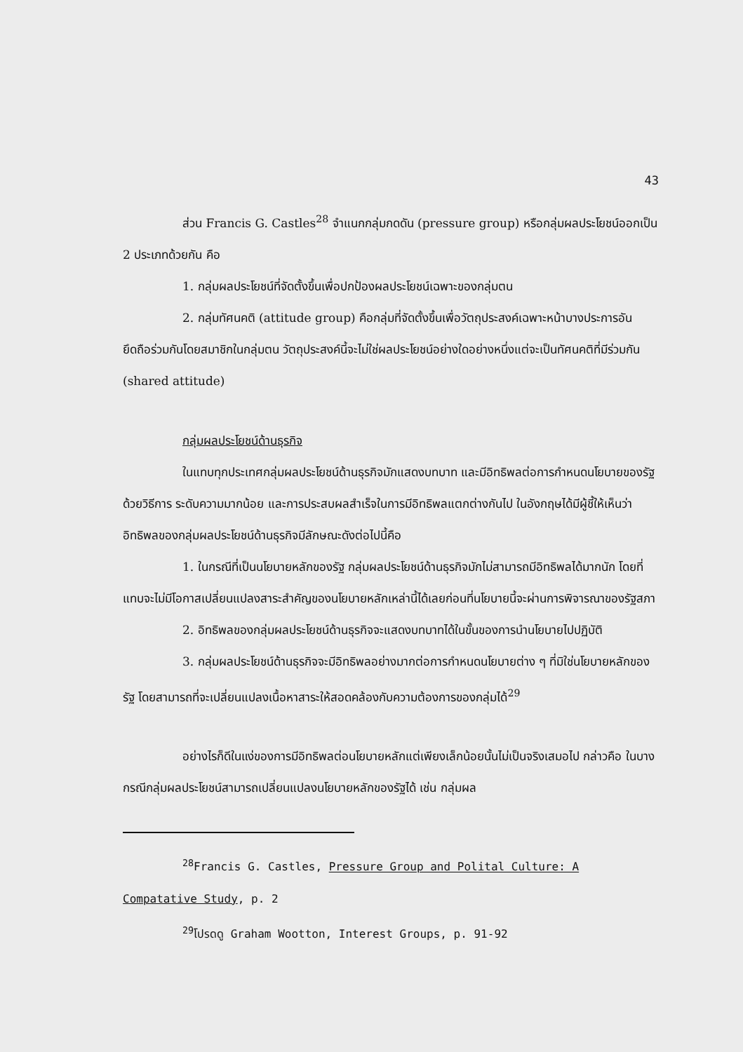43
ส่วน Francis G. Castles<sup>28</sup> จำแนกกลุ่มกดดัน (pressure group) หรือกลุ่มผลประโยชน์ออกเป็น 2 ประเภทด้วยกัน คือ
1. กลุ่มผลประโยชน์ที่จัดตั้งขึ้นเพื่อปกป้องผลประโยชน์เฉพาะของกลุ่มตน
2. กลุ่มทัศนคติ (attitude group) คือกลุ่มที่จัดตั้งขึ้นเพื่อวัตถุประสงค์เฉพาะหน้าบางประการอันยึดถือร่วมกันโดยสมาชิกในกลุ่มตน วัตถุประสงค์นี้จะไม่ใช่ผลประโยชน์อย่างใดอย่างหนึ่งแต่จะเป็นทัศนคติที่มีร่วมกัน (shared attitude)
กลุ่มผลประโยชน์ด้านธุรกิจ
ในแทบทุกประเทศกลุ่มผลประโยชน์ด้านธุรกิจมักแสดงบทบาท และมีอิทธิพลต่อการกำหนดนโยบายของรัฐด้วยวิธีการ ระดับความมากน้อย และการประสบผลสำเร็จในการมีอิทธิพลแตกต่างกันไป ในอังกฤษได้มีผู้ชี้ให้เห็นว่าอิทธิพลของกลุ่มผลประโยชน์ด้านธุรกิจมีลักษณะดังต่อไปนี้คือ
1. ในกรณีที่เป็นนโยบายหลักของรัฐ กลุ่มผลประโยชน์ด้านธุรกิจมักไม่สามารถมีอิทธิพลได้มากนัก โดยที่แทบจะไม่มีโอกาสเปลี่ยนแปลงสาระสำคัญของนโยบายหลักเหล่านี้ได้เลยก่อนที่นโยบายนี้จะผ่านการพิจารณาของรัฐสภา
2. อิทธิพลของกลุ่มผลประโยชน์ด้านธุรกิจจะแสดงบทบาทได้ในขั้นของการนำนโยบายไปปฏิบัติ
3. กลุ่มผลประโยชน์ด้านธุรกิจจะมีอิทธิพลอย่างมากต่อการกำหนดนโยบายต่าง ๆ ที่มิใช่นโยบายหลักของรัฐ โดยสามารถที่จะเปลี่ยนแปลงเนื้อหาสาระให้สอดคล้องกับความต้องการของกลุ่มได้<sup>29</sup>
อย่างไรก็ดีในแง่ของการมีอิทธิพลต่อนโยบายหลักแต่เพียงเล็กน้อยนั้นไม่เป็นจริงเสมอไป กล่าวคือ ในบางกรณีกลุ่มผลประโยชน์สามารถเปลี่ยนแปลงนโยบายหลักของรัฐได้ เช่น กลุ่มผล
<sup>28</sup> Francis G. Castles, Pressure Group and Polital Culture: A Compatative Study, p. 2
<sup>29</sup> โปรดดู Graham Wootton, Interest Groups, p. 91-92